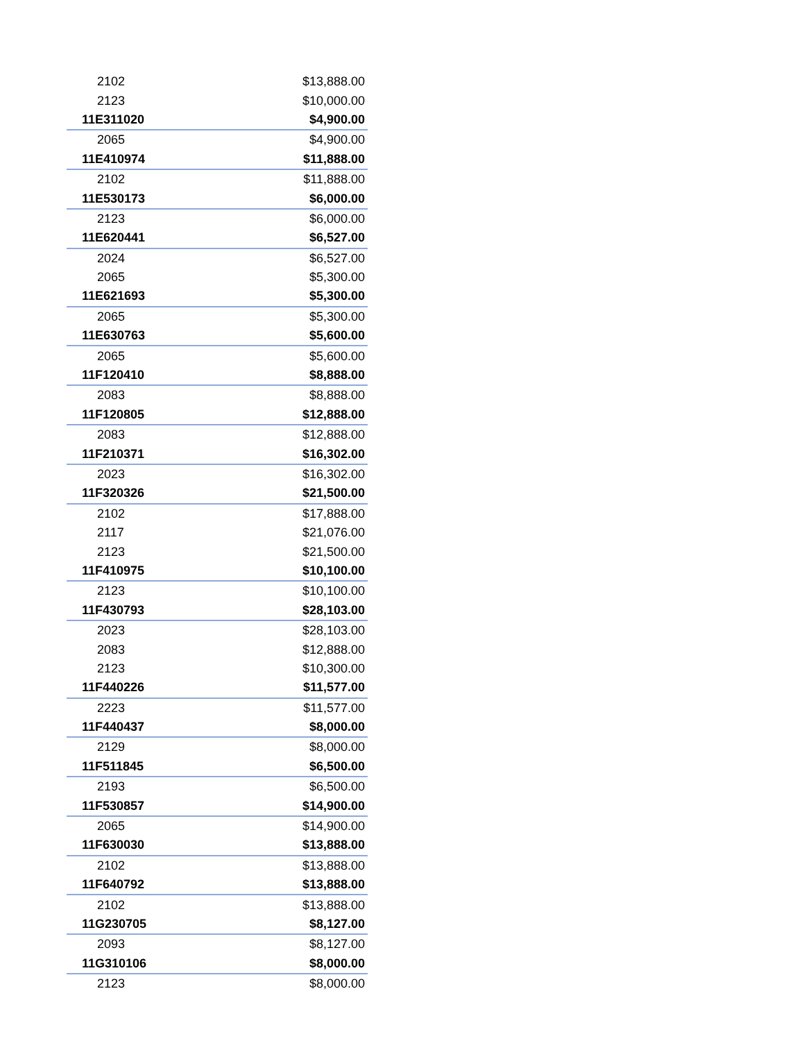| 2102 | $13,888.00 |
| 2123 | $10,000.00 |
| 11E311020 | $4,900.00 |
| 2065 | $4,900.00 |
| 11E410974 | $11,888.00 |
| 2102 | $11,888.00 |
| 11E530173 | $6,000.00 |
| 2123 | $6,000.00 |
| 11E620441 | $6,527.00 |
| 2024 | $6,527.00 |
| 2065 | $5,300.00 |
| 11E621693 | $5,300.00 |
| 2065 | $5,300.00 |
| 11E630763 | $5,600.00 |
| 2065 | $5,600.00 |
| 11F120410 | $8,888.00 |
| 2083 | $8,888.00 |
| 11F120805 | $12,888.00 |
| 2083 | $12,888.00 |
| 11F210371 | $16,302.00 |
| 2023 | $16,302.00 |
| 11F320326 | $21,500.00 |
| 2102 | $17,888.00 |
| 2117 | $21,076.00 |
| 2123 | $21,500.00 |
| 11F410975 | $10,100.00 |
| 2123 | $10,100.00 |
| 11F430793 | $28,103.00 |
| 2023 | $28,103.00 |
| 2083 | $12,888.00 |
| 2123 | $10,300.00 |
| 11F440226 | $11,577.00 |
| 2223 | $11,577.00 |
| 11F440437 | $8,000.00 |
| 2129 | $8,000.00 |
| 11F511845 | $6,500.00 |
| 2193 | $6,500.00 |
| 11F530857 | $14,900.00 |
| 2065 | $14,900.00 |
| 11F630030 | $13,888.00 |
| 2102 | $13,888.00 |
| 11F640792 | $13,888.00 |
| 2102 | $13,888.00 |
| 11G230705 | $8,127.00 |
| 2093 | $8,127.00 |
| 11G310106 | $8,000.00 |
| 2123 | $8,000.00 |